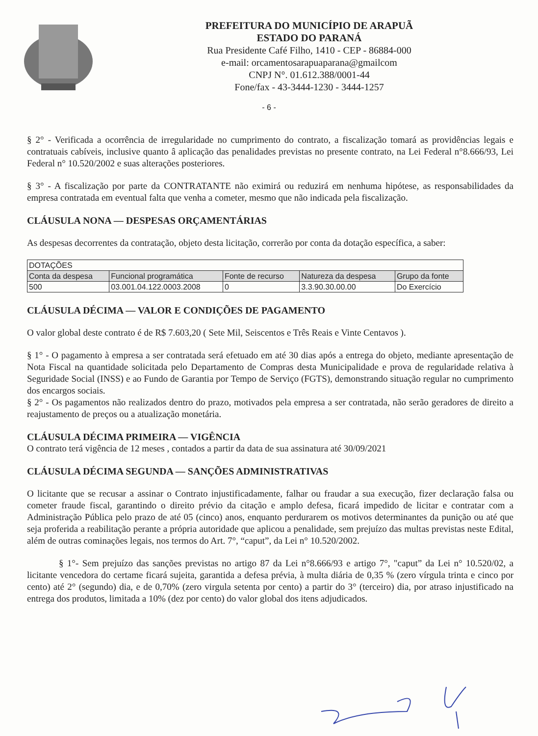PREFEITURA DO MUNICÍPIO DE ARAPUÃ
ESTADO DO PARANÁ
Rua Presidente Café Filho, 1410 - CEP - 86884-000
e-mail: orcamentosarapuaparana@gmailcom
CNPJ N°. 01.612.388/0001-44
Fone/fax - 43-3444-1230 - 3444-1257
- 6 -
§ 2° - Verificada a ocorrência de irregularidade no cumprimento do contrato, a fiscalização tomará as providências legais e contratuais cabíveis, inclusive quanto â aplicação das penalidades previstas no presente contrato, na Lei Federal n°8.666/93, Lei Federal n° 10.520/2002 e suas alterações posteriores.
§ 3° - A fiscalização por parte da CONTRATANTE não eximirá ou reduzirá em nenhuma hipótese, as responsabilidades da empresa contratada em eventual falta que venha a cometer, mesmo que não indicada pela fiscalização.
CLÁUSULA NONA — DESPESAS ORÇAMENTÁRIAS
As despesas decorrentes da contratação, objeto desta licitação, correrão por conta da dotação específica, a saber:
| DOTAÇÕES | | | | |
| --- | --- | --- | --- | --- |
| Conta da despesa | Funcional programática | Fonte de recurso | Natureza da despesa | Grupo da fonte |
| 500 | 03.001.04.122.0003.2008 | 0 | 3.3.90.30.00.00 | Do Exercício |
CLÁUSULA DÉCIMA — VALOR E CONDIÇÕES DE PAGAMENTO
O valor global deste contrato é de R$ 7.603,20 ( Sete Mil, Seiscentos e Três Reais e Vinte Centavos ).
§ 1° - O pagamento à empresa a ser contratada será efetuado em até 30 dias após a entrega do objeto, mediante apresentação de Nota Fiscal na quantidade solicitada pelo Departamento de Compras desta Municipalidade e prova de regularidade relativa à Seguridade Social (INSS) e ao Fundo de Garantia por Tempo de Serviço (FGTS), demonstrando situação regular no cumprimento dos encargos sociais.
§ 2° - Os pagamentos não realizados dentro do prazo, motivados pela empresa a ser contratada, não serão geradores de direito a reajustamento de preços ou a atualização monetária.
CLÁUSULA DÉCIMA PRIMEIRA — VIGÊNCIA
O contrato terá vigência de 12 meses , contados a partir da data de sua assinatura até 30/09/2021
CLÁUSULA DÉCIMA SEGUNDA — SANÇÕES ADMINISTRATIVAS
O licitante que se recusar a assinar o Contrato injustificadamente, falhar ou fraudar a sua execução, fizer declaração falsa ou cometer fraude fiscal, garantindo o direito prévio da citação e amplo defesa, ficará impedido de licitar e contratar com a Administração Pública pelo prazo de até 05 (cinco) anos, enquanto perdurarem os motivos determinantes da punição ou até que seja proferida a reabilitação perante a própria autoridade que aplicou a penalidade, sem prejuízo das multas previstas neste Edital, além de outras cominações legais, nos termos do Art. 7°, “caput”, da Lei n° 10.520/2002.
§ 1°- Sem prejuízo das sanções previstas no artigo 87 da Lei n°8.666/93 e artigo 7°, "caput” da Lei n° 10.520/02, a licitante vencedora do certame ficará sujeita, garantida a defesa prévia, à multa diária de 0,35 % (zero vírgula trinta e cinco por cento) até 2° (segundo) dia, e de 0,70% (zero virgula setenta por cento) a partir do 3° (terceiro) dia, por atraso injustificado na entrega dos produtos, limitada a 10% (dez por cento) do valor global dos itens adjudicados.